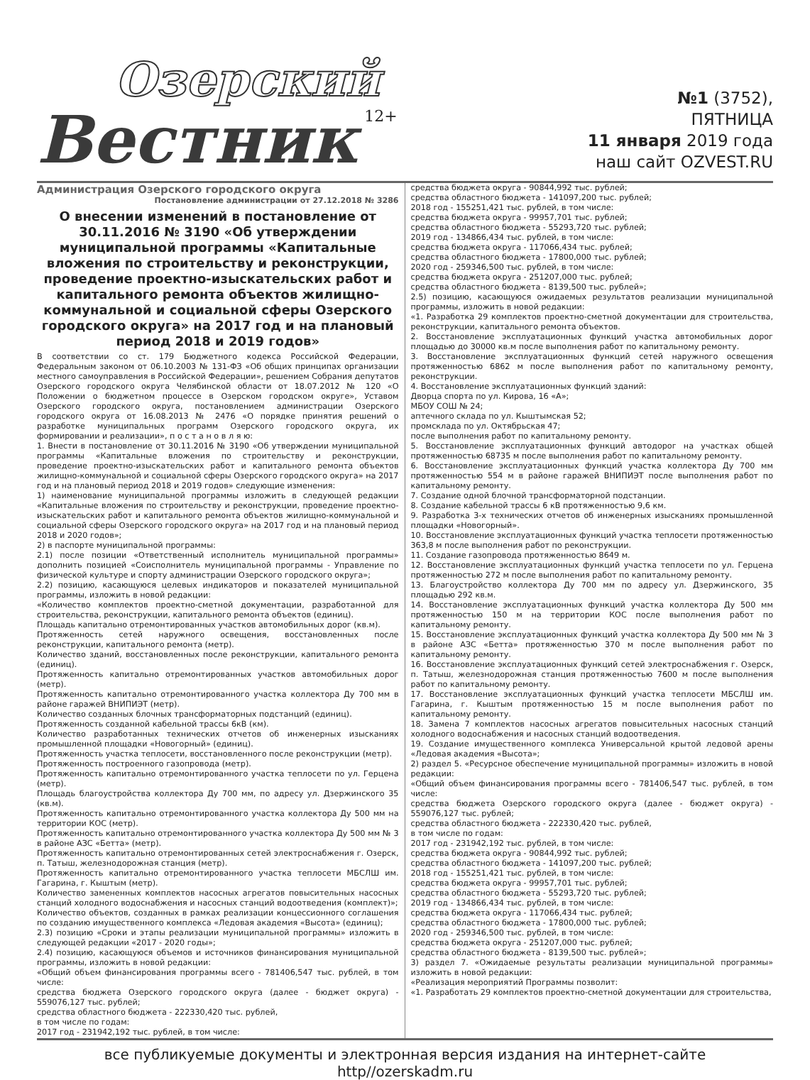Озерский
Вестник 12+
№1 (3752),
ПЯТНИЦА
11 января 2019 года
наш сайт OZVEST.RU
Администрация Озерского городского округа
Постановление администрации от 27.12.2018 № 3286
О внесении изменений в постановление от 30.11.2016 № 3190 «Об утверждении муниципальной программы «Капитальные вложения по строительству и реконструкции, проведение проектно-изыскательских работ и капитального ремонта объектов жилищно-коммунальной и социальной сферы Озерского городского округа» на 2017 год и на плановый период 2018 и 2019 годов»
В соответствии со ст. 179 Бюджетного кодекса Российской Федерации, Федеральным законом от 06.10.2003 № 131-ФЗ «Об общих принципах организации местного самоуправления в Российской Федерации», решением Собрания депутатов Озерского городского округа Челябинской области от 18.07.2012 № 120 «О Положении о бюджетном процессе в Озерском городском округе», Уставом Озерского городского округа, постановлением администрации Озерского городского округа от 16.08.2013 № 2476 «О порядке принятия решений о разработке муниципальных программ Озерского городского округа, их формировании и реализации», п о с т а н о в л я ю:
1. Внести в постановление от 30.11.2016 № 3190 «Об утверждении муниципальной программы «Капитальные вложения по строительству и реконструкции, проведение проектно-изыскательских работ и капитального ремонта объектов жилищно-коммунальной и социальной сферы Озерского городского округа» на 2017 год и на плановый период 2018 и 2019 годов» следующие изменения:
1) наименование муниципальной программы изложить в следующей редакции «Капитальные вложения по строительству и реконструкции, проведение проектно-изыскательских работ и капитального ремонта объектов жилищно-коммунальной и социальной сферы Озерского городского округа» на 2017 год и на плановый период 2018 и 2020 годов»;
2) в паспорте муниципальной программы:
2.1) после позиции «Ответственный исполнитель муниципальной программы» дополнить позицией «Соисполнитель муниципальной программы - Управление по физической культуре и спорту администрации Озерского городского округа»;
2.2) позицию, касающуюся целевых индикаторов и показателей муниципальной программы, изложить в новой редакции:
«Количество комплектов проектно-сметной документации, разработанной для строительства, реконструкции, капитального ремонта объектов (единиц).
Площадь капитально отремонтированных участков автомобильных дорог (кв.м).
Протяженность сетей наружного освещения, восстановленных после реконструкции, капитального ремонта (метр).
Количество зданий, восстановленных после реконструкции, капитального ремонта (единиц).
Протяженность капитально отремонтированных участков автомобильных дорог (метр).
Протяженность капитально отремонтированного участка коллектора Ду 700 мм в районе гаражей ВНИПИЭТ (метр).
Количество созданных блочных трансформаторных подстанций (единиц).
Протяженность созданной кабельной трассы 6кВ (км).
Количество разработанных технических отчетов об инженерных изысканиях промышленной площадки «Новогорный» (единиц).
Протяженность участка теплосети, восстановленного после реконструкции (метр).
Протяженность построенного газопровода (метр).
Протяженность капитально отремонтированного участка теплосети по ул. Герцена (метр).
Площадь благоустройства коллектора Ду 700 мм, по адресу ул. Дзержинского 35 (кв.м).
Протяженность капитально отремонтированного участка коллектора Ду 500 мм на территории КОС (метр).
Протяженность капитально отремонтированного участка коллектора Ду 500 мм № 3 в районе АЗС «Бетта» (метр).
Протяженность капитально отремонтированных сетей электроснабжения г. Озерск, п. Татыш, железнодорожная станция (метр).
Протяженность капитально отремонтированного участка теплосети МБСЛШ им. Гагарина, г. Кыштым (метр).
Количество замененных комплектов насосных агрегатов повысительных насосных станций холодного водоснабжения и насосных станций водоотведения (комплект)»;
Количество объектов, созданных в рамках реализации концессионного соглашения по созданию имущественного комплекса «Ледовая академия «Высота» (единиц);
2.3) позицию «Сроки и этапы реализации муниципальной программы» изложить в следующей редакции «2017 - 2020 годы»;
2.4) позицию, касающуюся объемов и источников финансирования муниципальной программы, изложить в новой редакции:
«Общий объем финансирования программы всего - 781406,547 тыс. рублей, в том числе:
средства бюджета Озерского городского округа (далее - бюджет округа) - 559076,127 тыс. рублей;
средства областного бюджета - 222330,420 тыс. рублей,
в том числе по годам:
2017 год - 231942,192 тыс. рублей, в том числе:
средства бюджета округа - 90844,992 тыс. рублей;
средства областного бюджета - 141097,200 тыс. рублей;
2018 год - 155251,421 тыс. рублей, в том числе:
средства бюджета округа - 99957,701 тыс. рублей;
средства областного бюджета - 55293,720 тыс. рублей;
2019 год - 134866,434 тыс. рублей, в том числе:
средства бюджета округа - 117066,434 тыс. рублей;
средства областного бюджета - 17800,000 тыс. рублей;
2020 год - 259346,500 тыс. рублей, в том числе:
средства бюджета округа - 251207,000 тыс. рублей;
средства областного бюджета - 8139,500 тыс. рублей»;
2.5) позицию, касающуюся ожидаемых результатов реализации муниципальной программы, изложить в новой редакции:
«1. Разработка 29 комплектов проектно-сметной документации для строительства, реконструкции, капитального ремонта объектов.
2. Восстановление эксплуатационных функций участка автомобильных дорог площадью до 30000 кв.м после выполнения работ по капитальному ремонту.
3. Восстановление эксплуатационных функций сетей наружного освещения протяженностью 6862 м после выполнения работ по капитальному ремонту, реконструкции.
4. Восстановление эксплуатационных функций зданий:
Дворца спорта по ул. Кирова, 16 «А»;
МБОУ СОШ № 24;
аптечного склада по ул. Кыштымская 52;
промсклада по ул. Октябрьская 47;
после выполнения работ по капитальному ремонту.
5. Восстановление эксплуатационных функций автодорог на участках общей протяженностью 68735 м после выполнения работ по капитальному ремонту.
6. Восстановление эксплуатационных функций участка коллектора Ду 700 мм протяженностью 554 м в районе гаражей ВНИПИЭТ после выполнения работ по капитальному ремонту.
7. Создание одной блочной трансформаторной подстанции.
8. Создание кабельной трассы 6 кВ протяженностью 9,6 км.
9. Разработка 3-х технических отчетов об инженерных изысканиях промышленной площадки «Новогорный».
10. Восстановление эксплуатационных функций участка теплосети протяженностью 363,8 м после выполнения работ по реконструкции.
11. Создание газопровода протяженностью 8649 м.
12. Восстановление эксплуатационных функций участка теплосети по ул. Герцена протяженностью 272 м после выполнения работ по капитальному ремонту.
13. Благоустройство коллектора Ду 700 мм по адресу ул. Дзержинского, 35 площадью 292 кв.м.
14. Восстановление эксплуатационных функций участка коллектора Ду 500 мм протяженностью 150 м на территории КОС после выполнения работ по капитальному ремонту.
15. Восстановление эксплуатационных функций участка коллектора Ду 500 мм № 3 в районе АЗС «Бетта» протяженностью 370 м после выполнения работ по капитальному ремонту.
16. Восстановление эксплуатационных функций сетей электроснабжения г. Озерск, п. Татыш, железнодорожная станция протяженностью 7600 м после выполнения работ по капитальному ремонту.
17. Восстановление эксплуатационных функций участка теплосети МБСЛШ им. Гагарина, г. Кыштым протяженностью 15 м после выполнения работ по капитальному ремонту.
18. Замена 7 комплектов насосных агрегатов повысительных насосных станций холодного водоснабжения и насосных станций водоотведения.
19. Создание имущественного комплекса Универсальной крытой ледовой арены «Ледовая академия «Высота»;
2) раздел 5. «Ресурсное обеспечение муниципальной программы» изложить в новой редакции:
«Общий объем финансирования программы всего - 781406,547 тыс. рублей, в том числе:
средства бюджета Озерского городского округа (далее - бюджет округа) - 559076,127 тыс. рублей;
средства областного бюджета - 222330,420 тыс. рублей,
в том числе по годам:
2017 год - 231942,192 тыс. рублей, в том числе:
средства бюджета округа - 90844,992 тыс. рублей;
средства областного бюджета - 141097,200 тыс. рублей;
2018 год - 155251,421 тыс. рублей, в том числе:
средства бюджета округа - 99957,701 тыс. рублей;
средства областного бюджета - 55293,720 тыс. рублей;
2019 год - 134866,434 тыс. рублей, в том числе:
средства бюджета округа - 117066,434 тыс. рублей;
средства областного бюджета - 17800,000 тыс. рублей;
2020 год - 259346,500 тыс. рублей, в том числе:
средства бюджета округа - 251207,000 тыс. рублей;
средства областного бюджета - 8139,500 тыс. рублей»;
3) раздел 7. «Ожидаемые результаты реализации муниципальной программы» изложить в новой редакции:
«Реализация мероприятий Программы позволит:
«1. Разработать 29 комплектов проектно-сметной документации для строительства,
все публикуемые документы и электронная версия издания на интернет-сайте http//ozerskadm.ru